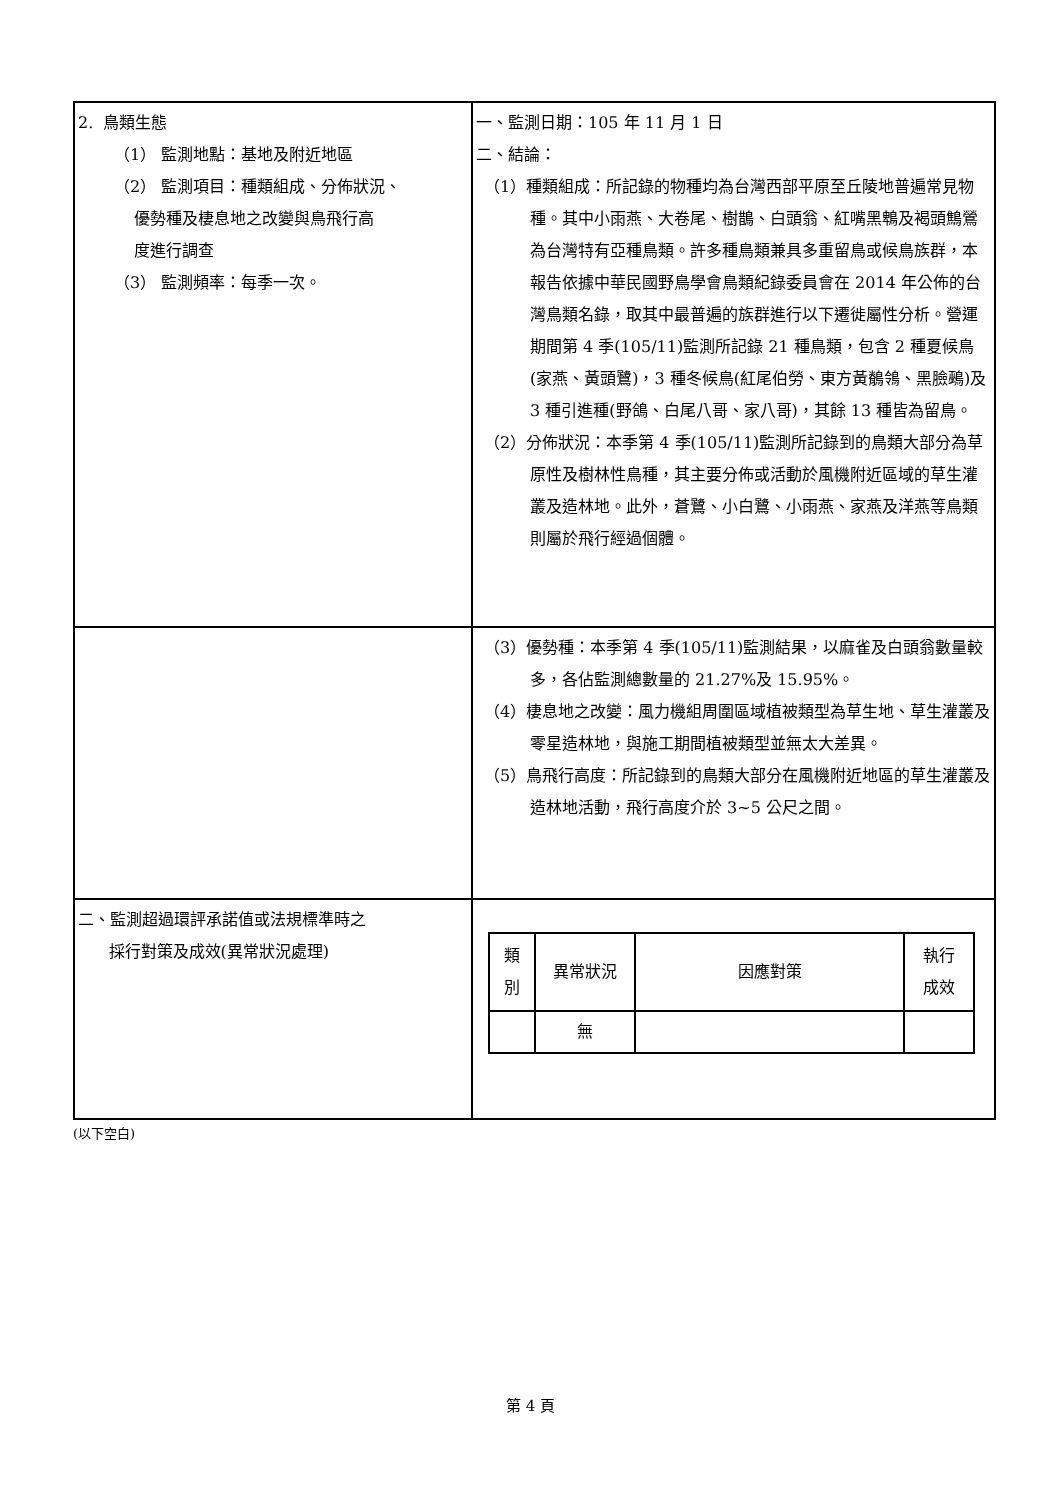| 2. 鳥類生態 （1） 監測地點：基地及附近地區 （2） 監測項目：種類組成、分佈狀況、 優勢種及棲息地之改變與鳥飛行高 度進行調查 （3） 監測頻率：每季一次。 | 一、監測日期：105 年 11 月 1 日 二、結論： （1）種類組成：所記錄的物種均為台灣西部平原至丘陵地普遍常見物種。其中小雨燕、大卷尾、樹鵲、白頭翁、紅嘴黑鵯及褐頭鷦鶯為台灣特有亞種鳥類。許多種鳥類兼具多重留鳥或候鳥族群，本報告依據中華民國野鳥學會鳥類紀錄委員會在 2014 年公佈的台灣鳥類名錄，取其中最普遍的族群進行以下遷徙屬性分析。營運期間第 4 季(105/11)監測所記錄 21 種鳥類，包含 2 種夏候鳥(家燕、黃頭鷺)，3 種冬候鳥(紅尾伯勞、東方黃鶺鴒、黑臉鵐)及 3 種引進種(野鴿、白尾八哥、家八哥)，其餘 13 種皆為留鳥。 （2）分佈狀況：本季第 4 季(105/11)監測所記錄到的鳥類大部分為草原性及樹林性鳥種，其主要分佈或活動於風機附近區域的草生灌叢及造林地。此外，蒼鷺、小白鷺、小雨燕、家燕及洋燕等鳥類則屬於飛行經過個體。 |
| | （3）優勢種：本季第 4 季(105/11)監測結果，以麻雀及白頭翁數量較多，各佔監測總數量的 21.27%及 15.95%。 （4）棲息地之改變：風力機組周圍區域植被類型為草生地、草生灌叢及零星造林地，與施工期間植被類型並無太大差異。 （5）鳥飛行高度：所記錄到的鳥類大部分在風機附近地區的草生灌叢及造林地活動，飛行高度介於 3~5 公尺之間。 |
| 二、監測超過環評承諾值或法規標準時之 採行對策及成效(異常狀況處理) | / 類 別 / 異常狀況 / 因應對策 / 執行 成效 / / / 無 / / / |
(以下空白)
第 4 頁